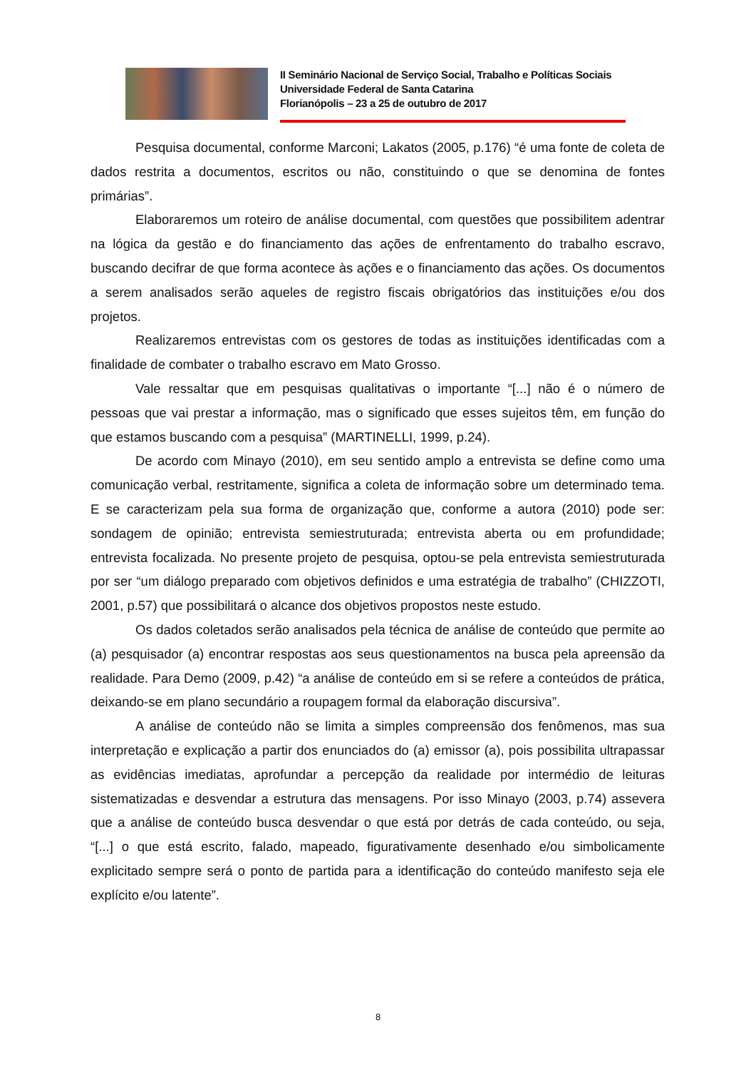II Seminário Nacional de Serviço Social, Trabalho e Políticas Sociais
Universidade Federal de Santa Catarina
Florianópolis – 23 a 25 de outubro de 2017
Pesquisa documental, conforme Marconi; Lakatos (2005, p.176) “é uma fonte de coleta de dados restrita a documentos, escritos ou não, constituindo o que se denomina de fontes primárias”.
Elaboraremos um roteiro de análise documental, com questões que possibilitem adentrar na lógica da gestão e do financiamento das ações de enfrentamento do trabalho escravo, buscando decifrar de que forma acontece às ações e o financiamento das ações. Os documentos a serem analisados serão aqueles de registro fiscais obrigatórios das instituições e/ou dos projetos.
Realizaremos entrevistas com os gestores de todas as instituições identificadas com a finalidade de combater o trabalho escravo em Mato Grosso.
Vale ressaltar que em pesquisas qualitativas o importante “[...] não é o número de pessoas que vai prestar a informação, mas o significado que esses sujeitos têm, em função do que estamos buscando com a pesquisa” (MARTINELLI, 1999, p.24).
De acordo com Minayo (2010), em seu sentido amplo a entrevista se define como uma comunicação verbal, restritamente, significa a coleta de informação sobre um determinado tema. E se caracterizam pela sua forma de organização que, conforme a autora (2010) pode ser: sondagem de opinião; entrevista semiestruturada; entrevista aberta ou em profundidade; entrevista focalizada. No presente projeto de pesquisa, optou-se pela entrevista semiestruturada por ser “um diálogo preparado com objetivos definidos e uma estratégia de trabalho” (CHIZZOTI, 2001, p.57) que possibilitará o alcance dos objetivos propostos neste estudo.
Os dados coletados serão analisados pela técnica de análise de conteúdo que permite ao (a) pesquisador (a) encontrar respostas aos seus questionamentos na busca pela apreensão da realidade. Para Demo (2009, p.42) “a análise de conteúdo em si se refere a conteúdos de prática, deixando-se em plano secundário a roupagem formal da elaboração discursiva”.
A análise de conteúdo não se limita a simples compreensão dos fenômenos, mas sua interpretação e explicação a partir dos enunciados do (a) emissor (a), pois possibilita ultrapassar as evidências imediatas, aprofundar a percepção da realidade por intermédio de leituras sistematizadas e desvendar a estrutura das mensagens. Por isso Minayo (2003, p.74) assevera que a análise de conteúdo busca desvendar o que está por detrás de cada conteúdo, ou seja, “[...] o que está escrito, falado, mapeado, figurativamente desenhado e/ou simbolicamente explicitado sempre será o ponto de partida para a identificação do conteúdo manifesto seja ele explícito e/ou latente”.
8